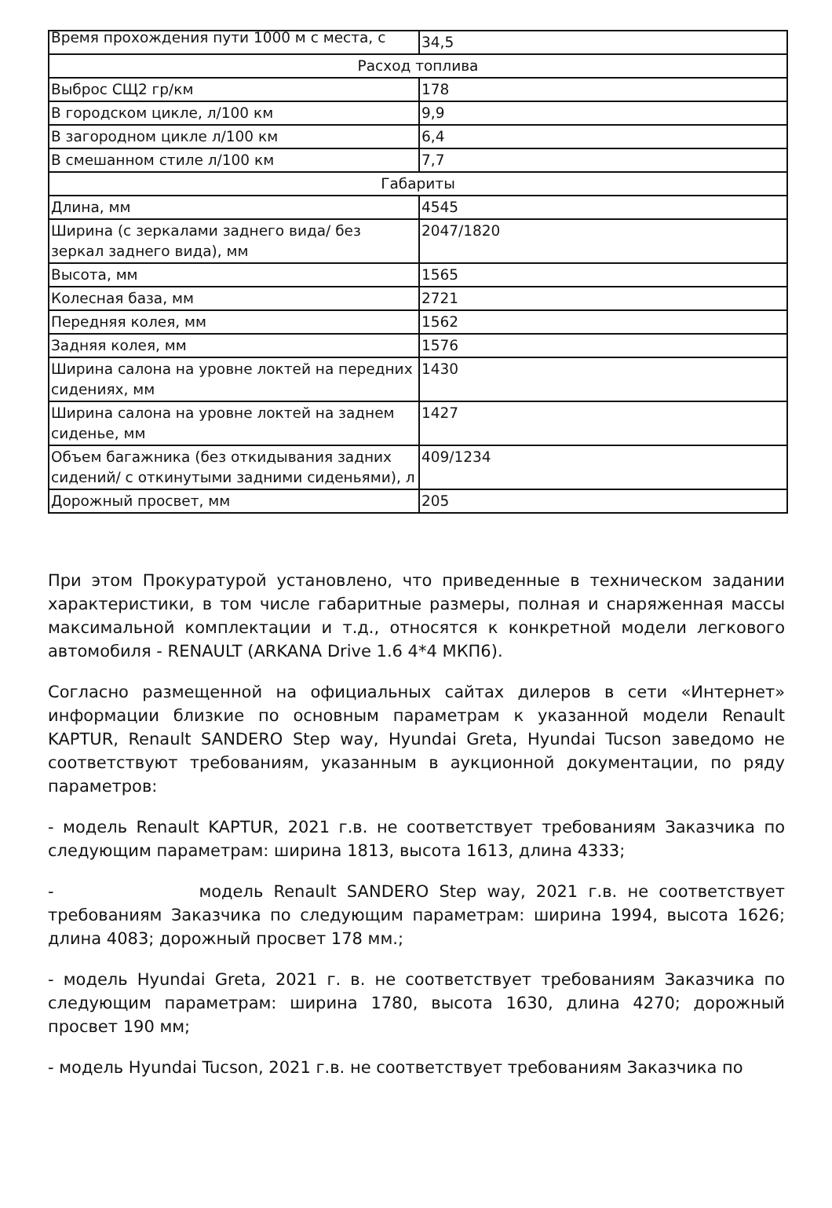| Время прохождения пути 1000 м с места, с | 34,5 |
| Расход топлива | |
| Выброс СЩ2 гр/км | 178 |
| В городском цикле, л/100 км | 9,9 |
| В загородном цикле л/100 км | 6,4 |
| В смешанном стиле л/100 км | 7,7 |
| Габариты | |
| Длина, мм | 4545 |
| Ширина (с зеркалами заднего вида/ без зеркал заднего вида), мм | 2047/1820 |
| Высота, мм | 1565 |
| Колесная база, мм | 2721 |
| Передняя колея, мм | 1562 |
| Задняя колея, мм | 1576 |
| Ширина салона на уровне локтей на передних сидениях, мм | 1430 |
| Ширина салона на уровне локтей на заднем сиденье, мм | 1427 |
| Объем багажника (без откидывания задних сидений/ с откинутыми задними сиденьями), л | 409/1234 |
| Дорожный просвет, мм | 205 |
При этом Прокуратурой установлено, что приведенные в техническом задании характеристики, в том числе габаритные размеры, полная и снаряженная массы максимальной комплектации и т.д., относятся к конкретной модели легкового автомобиля - RENAULT (ARKANA Drive 1.6 4*4 МКП6).
Согласно размещенной на официальных сайтах дилеров в сети «Интернет» информации близкие по основным параметрам к указанной модели Renault KAPTUR, Renault SANDERO Step way, Hyundai Greta, Hyundai Tucson заведомо не соответствуют требованиям, указанным в аукционной документации, по ряду параметров:
- модель Renault KAPTUR, 2021 г.в. не соответствует требованиям Заказчика по следующим параметрам: ширина 1813, высота 1613, длина 4333;
- модель Renault SANDERO Step way, 2021 г.в. не соответствует требованиям Заказчика по следующим параметрам: ширина 1994, высота 1626; длина 4083; дорожный просвет 178 мм.;
- модель Hyundai Greta, 2021 г. в. не соответствует требованиям Заказчика по следующим параметрам: ширина 1780, высота 1630, длина 4270; дорожный просвет 190 мм;
- модель Hyundai Tucson, 2021 г.в. не соответствует требованиям Заказчика по